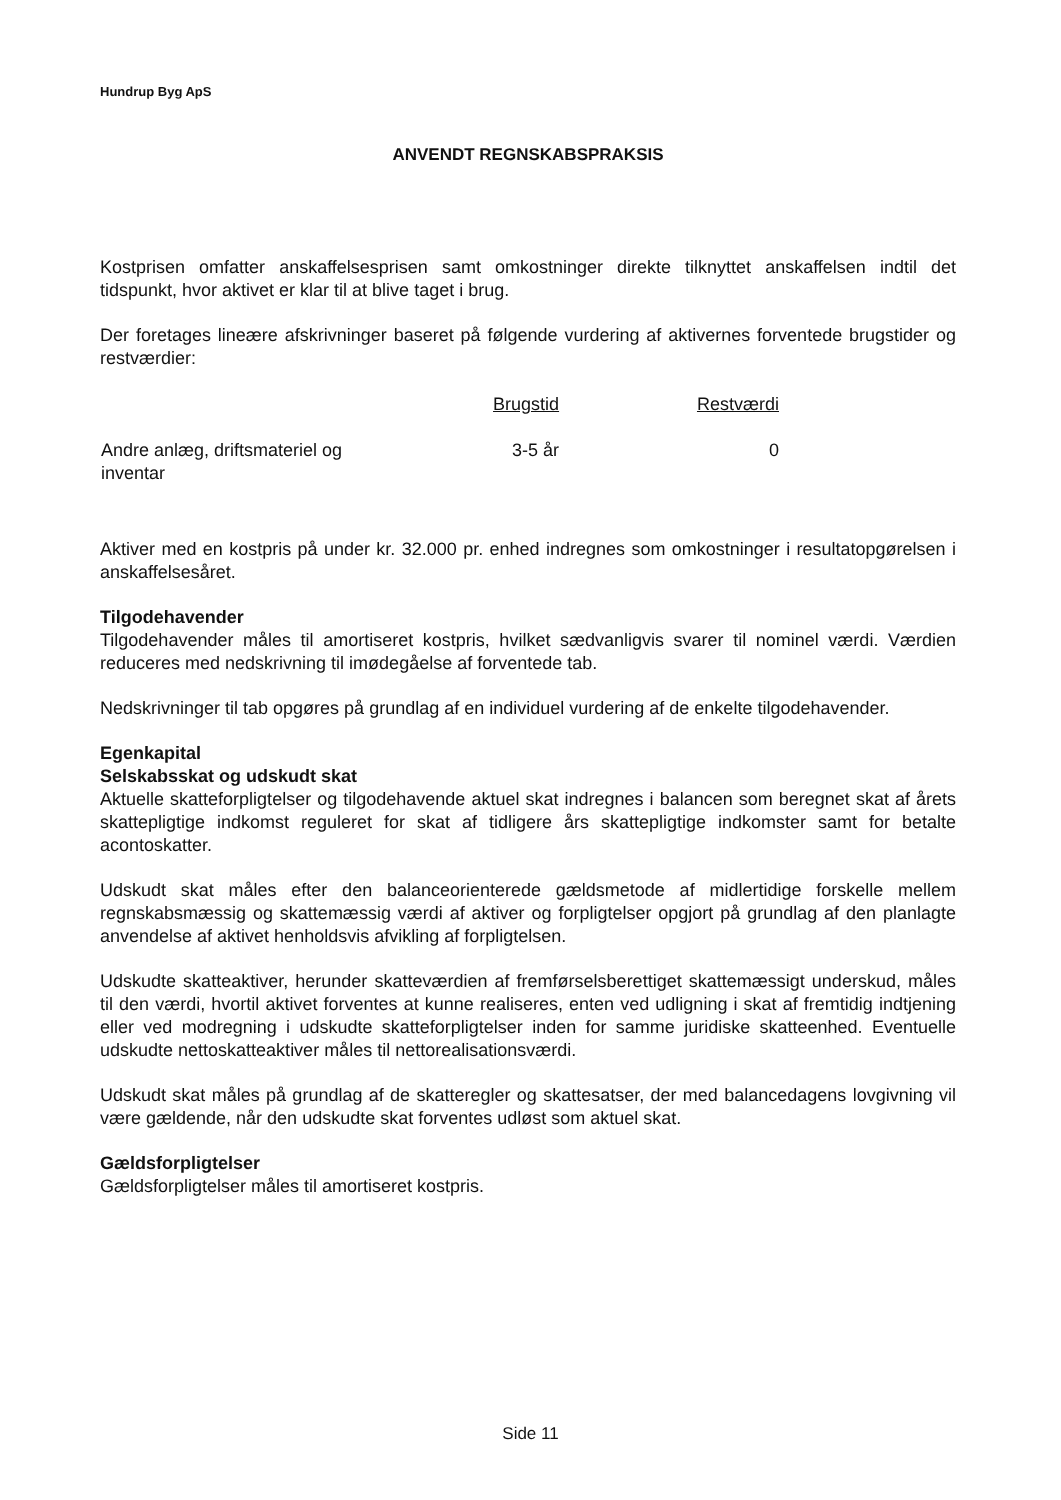Hundrup Byg ApS
ANVENDT REGNSKABSPRAKSIS
Kostprisen omfatter anskaffelsesprisen samt omkostninger direkte tilknyttet anskaffelsen indtil det tidspunkt, hvor aktivet er klar til at blive taget i brug.
Der foretages lineære afskrivninger baseret på følgende vurdering af aktivernes forventede brugstider og restværdier:
| | Brugstid | Restværdi |
| --- | --- | --- |
| Andre anlæg, driftsmateriel og inventar | 3-5 år | 0 |
Aktiver med en kostpris på under kr. 32.000 pr. enhed indregnes som omkostninger i resultatopgørelsen i anskaffelsesåret.
Tilgodehavender
Tilgodehavender måles til amortiseret kostpris, hvilket sædvanligvis svarer til nominel værdi. Værdien reduceres med nedskrivning til imødegåelse af forventede tab.
Nedskrivninger til tab opgøres på grundlag af en individuel vurdering af de enkelte tilgodehavender.
Egenkapital
Selskabsskat og udskudt skat
Aktuelle skatteforpligtelser og tilgodehavende aktuel skat indregnes i balancen som beregnet skat af årets skattepligtige indkomst reguleret for skat af tidligere års skattepligtige indkomster samt for betalte acontoskatter.
Udskudt skat måles efter den balanceorienterede gældsmetode af midlertidige forskelle mellem regnskabsmæssig og skattemæssig værdi af aktiver og forpligtelser opgjort på grundlag af den planlagte anvendelse af aktivet henholdsvis afvikling af forpligtelsen.
Udskudte skatteaktiver, herunder skatteværdien af fremførselsberettiget skattemæssigt underskud, måles til den værdi, hvortil aktivet forventes at kunne realiseres, enten ved udligning i skat af fremtidig indtjening eller ved modregning i udskudte skatteforpligtelser inden for samme juridiske skatteenhed. Eventuelle udskudte nettoskatteaktiver måles til nettorealisationsværdi.
Udskudt skat måles på grundlag af de skatteregler og skattesatser, der med balancedagens lovgivning vil være gældende, når den udskudte skat forventes udløst som aktuel skat.
Gældsforpligtelser
Gældsforpligtelser måles til amortiseret kostpris.
Side 11